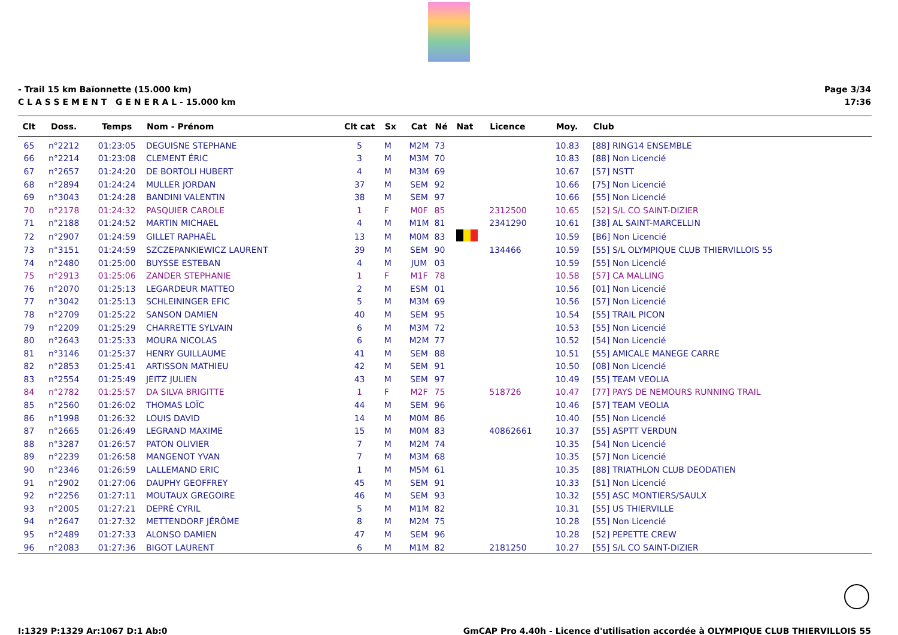- Trail 15 km Baïonnette (15.000 km)
C L A S S E M E N T G E N E R A L - 15.000 km
Page 3/34
17:36
| Clt | Doss. | Temps | Nom - Prénom | Clt cat | Sx | Cat | Né | Nat | Licence | Moy. | Club |
| --- | --- | --- | --- | --- | --- | --- | --- | --- | --- | --- | --- |
| 65 | n°2212 | 01:23:05 | DEGUISNE STEPHANE | 5 | M | M2M | 73 | | | 10.83 | [88] RING14 ENSEMBLE |
| 66 | n°2214 | 01:23:08 | CLEMENT ÉRIC | 3 | M | M3M | 70 | | | 10.83 | [88] Non Licencié |
| 67 | n°2657 | 01:24:20 | DE BORTOLI HUBERT | 4 | M | M3M | 69 | | | 10.67 | [57] NSTT |
| 68 | n°2894 | 01:24:24 | MULLER JORDAN | 37 | M | SEM | 92 | | | 10.66 | [75] Non Licencié |
| 69 | n°3043 | 01:24:28 | BANDINI VALENTIN | 38 | M | SEM | 97 | | | 10.66 | [55] Non Licencié |
| 70 | n°2178 | 01:24:32 | PASQUIER CAROLE | 1 | F | M0F | 85 | | 2312500 | 10.65 | [52] S/L CO SAINT-DIZIER |
| 71 | n°2188 | 01:24:52 | MARTIN MICHAEL | 4 | M | M1M | 81 | | 2341290 | 10.61 | [38] AL SAINT-MARCELLIN |
| 72 | n°2907 | 01:24:59 | GILLET RAPHAËL | 13 | M | M0M | 83 | | | 10.59 | [B6] Non Licencié |
| 73 | n°3151 | 01:24:59 | SZCZEPANKIEWICZ LAURENT | 39 | M | SEM | 90 | | 134466 | 10.59 | [55] S/L OLYMPIQUE CLUB THIERVILLOIS 55 |
| 74 | n°2480 | 01:25:00 | BUYSSE ESTEBAN | 4 | M | JUM | 03 | | | 10.59 | [55] Non Licencié |
| 75 | n°2913 | 01:25:06 | ZANDER STEPHANIE | 1 | F | M1F | 78 | | | 10.58 | [57] CA MALLING |
| 76 | n°2070 | 01:25:13 | LEGARDEUR MATTEO | 2 | M | ESM | 01 | | | 10.56 | [01] Non Licencié |
| 77 | n°3042 | 01:25:13 | SCHLEININGER EFIC | 5 | M | M3M | 69 | | | 10.56 | [57] Non Licencié |
| 78 | n°2709 | 01:25:22 | SANSON DAMIEN | 40 | M | SEM | 95 | | | 10.54 | [55] TRAIL PICON |
| 79 | n°2209 | 01:25:29 | CHARRETTE SYLVAIN | 6 | M | M3M | 72 | | | 10.53 | [55] Non Licencié |
| 80 | n°2643 | 01:25:33 | MOURA NICOLAS | 6 | M | M2M | 77 | | | 10.52 | [54] Non Licencié |
| 81 | n°3146 | 01:25:37 | HENRY GUILLAUME | 41 | M | SEM | 88 | | | 10.51 | [55] AMICALE MANEGE CARRE |
| 82 | n°2853 | 01:25:41 | ARTISSON MATHIEU | 42 | M | SEM | 91 | | | 10.50 | [08] Non Licencié |
| 83 | n°2554 | 01:25:49 | JEITZ JULIEN | 43 | M | SEM | 97 | | | 10.49 | [55] TEAM VEOLIA |
| 84 | n°2782 | 01:25:57 | DA SILVA BRIGITTE | 1 | F | M2F | 75 | | 518726 | 10.47 | [77] PAYS DE NEMOURS RUNNING TRAIL |
| 85 | n°2560 | 01:26:02 | THOMAS LOÏC | 44 | M | SEM | 96 | | | 10.46 | [57] TEAM VEOLIA |
| 86 | n°1998 | 01:26:32 | LOUIS DAVID | 14 | M | M0M | 86 | | | 10.40 | [55] Non Licencié |
| 87 | n°2665 | 01:26:49 | LEGRAND MAXIME | 15 | M | M0M | 83 | | 40862661 | 10.37 | [55] ASPTT VERDUN |
| 88 | n°3287 | 01:26:57 | PATON OLIVIER | 7 | M | M2M | 74 | | | 10.35 | [54] Non Licencié |
| 89 | n°2239 | 01:26:58 | MANGENOT YVAN | 7 | M | M3M | 68 | | | 10.35 | [57] Non Licencié |
| 90 | n°2346 | 01:26:59 | LALLEMAND ERIC | 1 | M | M5M | 61 | | | 10.35 | [88] TRIATHLON CLUB DEODATIEN |
| 91 | n°2902 | 01:27:06 | DAUPHY GEOFFREY | 45 | M | SEM | 91 | | | 10.33 | [51] Non Licencié |
| 92 | n°2256 | 01:27:11 | MOUTAUX GREGOIRE | 46 | M | SEM | 93 | | | 10.32 | [55] ASC MONTIERS/SAULX |
| 93 | n°2005 | 01:27:21 | DEPRÉ CYRIL | 5 | M | M1M | 82 | | | 10.31 | [55] US THIERVILLE |
| 94 | n°2647 | 01:27:32 | METTENDORF JÉRÔME | 8 | M | M2M | 75 | | | 10.28 | [55] Non Licencié |
| 95 | n°2489 | 01:27:33 | ALONSO DAMIEN | 47 | M | SEM | 96 | | | 10.28 | [52] PEPETTE CREW |
| 96 | n°2083 | 01:27:36 | BIGOT LAURENT | 6 | M | M1M | 82 | | 2181250 | 10.27 | [55] S/L CO SAINT-DIZIER |
I:1329 P:1329 Ar:1067 D:1 Ab:0 GmCAP Pro 4.40h - Licence d'utilisation accordée à OLYMPIQUE CLUB THIERVILLOIS 55